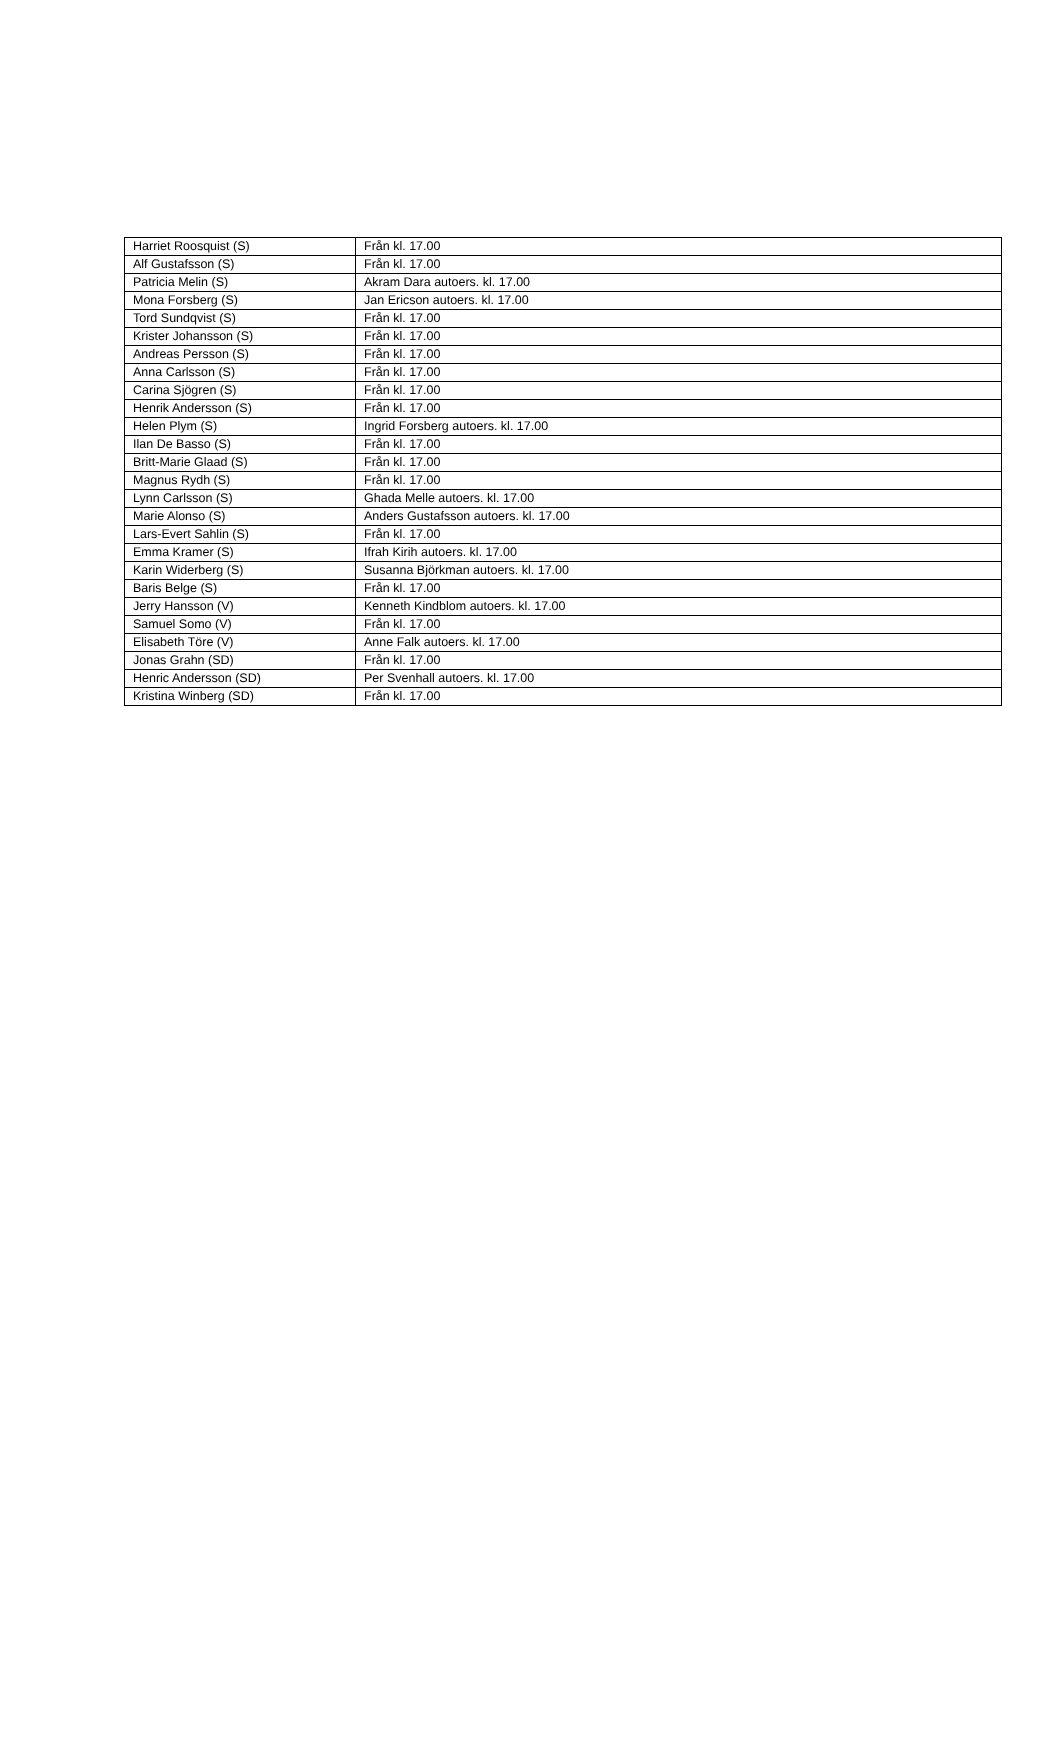| Harriet Roosquist (S) | Från kl. 17.00 |
| Alf Gustafsson (S) | Från kl. 17.00 |
| Patricia Melin (S) | Akram Dara autoers. kl. 17.00 |
| Mona Forsberg (S) | Jan Ericson autoers. kl. 17.00 |
| Tord Sundqvist (S) | Från kl. 17.00 |
| Krister Johansson (S) | Från kl. 17.00 |
| Andreas Persson (S) | Från kl. 17.00 |
| Anna Carlsson (S) | Från kl. 17.00 |
| Carina Sjögren (S) | Från kl. 17.00 |
| Henrik Andersson (S) | Från kl. 17.00 |
| Helen Plym (S) | Ingrid Forsberg autoers. kl. 17.00 |
| Ilan De Basso (S) | Från kl. 17.00 |
| Britt-Marie Glaad (S) | Från kl. 17.00 |
| Magnus Rydh (S) | Från kl. 17.00 |
| Lynn Carlsson (S) | Ghada Melle autoers. kl. 17.00 |
| Marie Alonso (S) | Anders Gustafsson autoers. kl. 17.00 |
| Lars-Evert Sahlin (S) | Från kl. 17.00 |
| Emma Kramer (S) | Ifrah Kirih autoers. kl. 17.00 |
| Karin Widerberg (S) | Susanna Björkman autoers. kl. 17.00 |
| Baris Belge (S) | Från kl. 17.00 |
| Jerry Hansson (V) | Kenneth Kindblom autoers. kl. 17.00 |
| Samuel Somo (V) | Från kl. 17.00 |
| Elisabeth Töre (V) | Anne Falk autoers. kl. 17.00 |
| Jonas Grahn (SD) | Från kl. 17.00 |
| Henric Andersson (SD) | Per Svenhall autoers. kl. 17.00 |
| Kristina Winberg (SD) | Från kl. 17.00 |